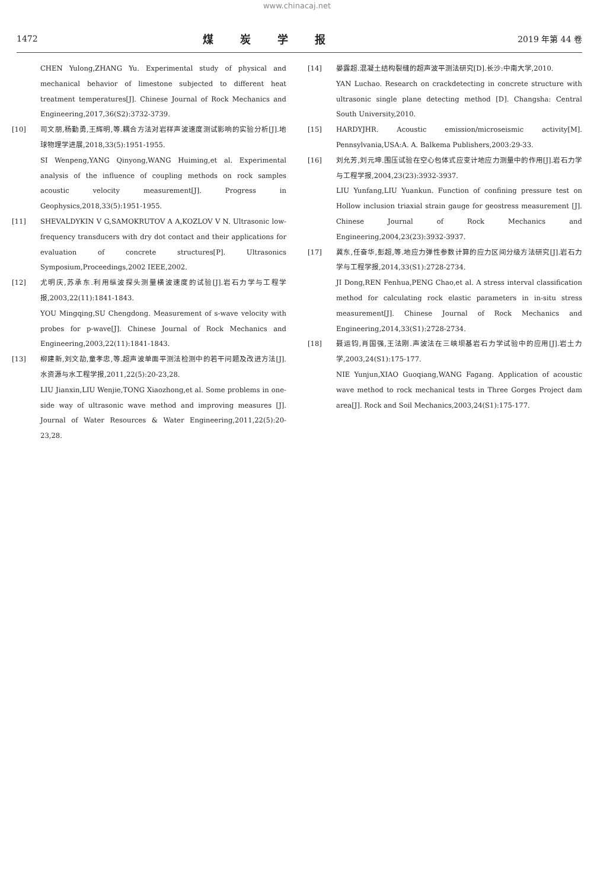www.chinacaj.net
1472 煤炭学报 2019 年第 44 卷
CHEN Yulong,ZHANG Yu. Experimental study of physical and mechanical behavior of limestone subjected to different heat treatment temperatures[J]. Chinese Journal of Rock Mechanics and Engineering,2017,36(S2):3732-3739.
[10] 司文朋,杨勤勇,王辉明,等.耦合方法对岩样声波速度测试影响的实验分析[J].地球物理学进展,2018,33(5):1951-1955.
SI Wenpeng,YANG Qinyong,WANG Huiming,et al. Experimental analysis of the influence of coupling methods on rock samples acoustic velocity measurement[J]. Progress in Geophysics,2018,33(5):1951-1955.
[11] SHEVALDYKIN V G,SAMOKRUTOV A A,KOZLOV V N. Ultrasonic low-frequency transducers with dry dot contact and their applications for evaluation of concrete structures[P]. Ultrasonics Symposium,Proceedings,2002 IEEE,2002.
[12] 尤明庆,苏承东.利用纵波探头测量横波速度的试验[J].岩石力学与工程学报,2003,22(11):1841-1843.
YOU Mingqing,SU Chengdong. Measurement of s-wave velocity with probes for p-wave[J]. Chinese Journal of Rock Mechanics and Engineering,2003,22(11):1841-1843.
[13] 柳建新,刘文劼,童孝忠,等.超声波单面平测法检测中的若干问题及改进方法[J].水资源与水工程学报,2011,22(5):20-23,28.
LIU Jianxin,LIU Wenjie,TONG Xiaozhong,et al. Some problems in one-side way of ultrasonic wave method and improving measures [J]. Journal of Water Resources & Water Engineering,2011,22(5):20-23,28.
[14] 晏露超.混凝土结构裂缝的超声波平测法研究[D].长沙:中南大学,2010.
YAN Luchao. Research on crackdetecting in concrete structure with ultrasonic single plane detecting method [D]. Changsha: Central South University,2010.
[15] HARDYJHR. Acoustic emission/microseismic activity[M]. Pennsylvania,USA:A. A. Balkema Publishers,2003:29-33.
[16] 刘允芳,刘元坤.围压试验在空心包体式应变计地应力测量中的作用[J].岩石力学与工程学报,2004,23(23):3932-3937.
LIU Yunfang,LIU Yuankun. Function of confining pressure test on Hollow inclusion triaxial strain gauge for geostress measurement [J]. Chinese Journal of Rock Mechanics and Engineering,2004,23(23):3932-3937.
[17] 冀东,任奋华,彭超,等.地应力弹性参数计算的应力区间分级方法研究[J].岩石力学与工程学报,2014,33(S1):2728-2734.
JI Dong,REN Fenhua,PENG Chao,et al. A stress interval classification method for calculating rock elastic parameters in in-situ stress measurement[J]. Chinese Journal of Rock Mechanics and Engineering,2014,33(S1):2728-2734.
[18] 聂运钧,肖国强,王法刚.声波法在三峡坝基岩石力学试验中的应用[J].岩土力学,2003,24(S1):175-177.
NIE Yunjun,XIAO Guoqiang,WANG Fagang. Application of acoustic wave method to rock mechanical tests in Three Gorges Project dam area[J]. Rock and Soil Mechanics,2003,24(S1):175-177.